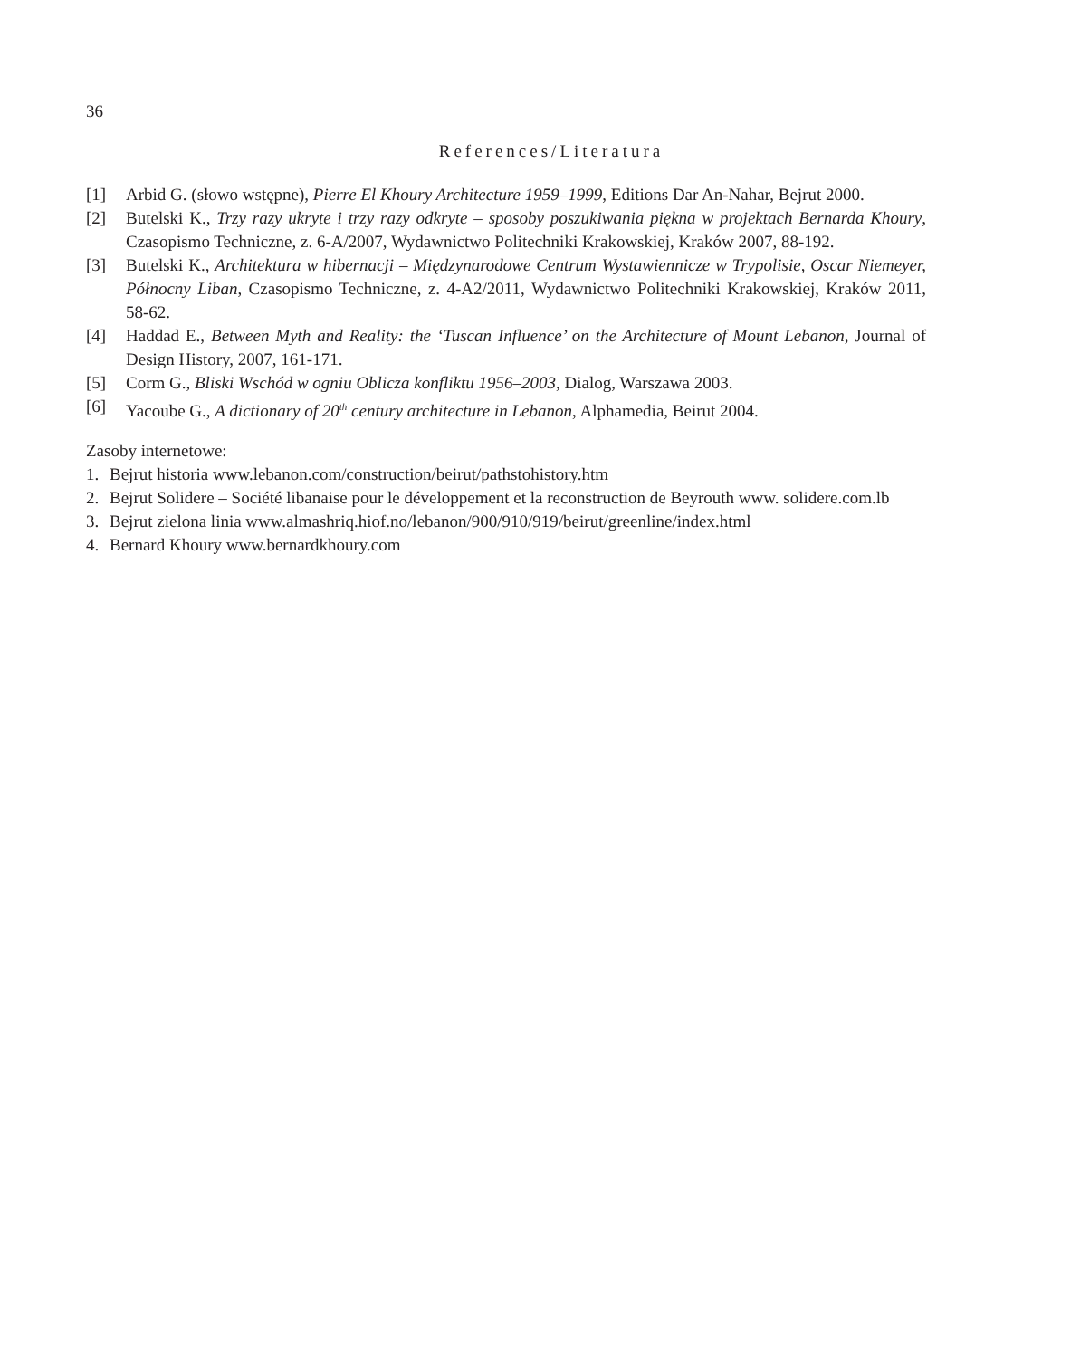36
References/Literatura
[1] Arbid G. (słowo wstępne), Pierre El Khoury Architecture 1959–1999, Editions Dar An-Nahar, Bejrut 2000.
[2] Butelski K., Trzy razy ukryte i trzy razy odkryte – sposoby poszukiwania piękna w projektach Bernarda Khoury, Czasopismo Techniczne, z. 6-A/2007, Wydawnictwo Politechniki Krakowskiej, Kraków 2007, 88-192.
[3] Butelski K., Architektura w hibernacji – Międzynarodowe Centrum Wystawiennicze w Trypolisie, Oscar Niemeyer, Północny Liban, Czasopismo Techniczne, z. 4-A2/2011, Wydawnictwo Politechniki Krakowskiej, Kraków 2011, 58-62.
[4] Haddad E., Between Myth and Reality: the ‘Tuscan Influence’ on the Architecture of Mount Lebanon, Journal of Design History, 2007, 161-171.
[5] Corm G., Bliski Wschód w ogniu Oblicza konfliktu 1956–2003, Dialog, Warszawa 2003.
[6] Yacoube G., A dictionary of 20<sup>th</sup> century architecture in Lebanon, Alphamedia, Beirut 2004.
Zasoby internetowe:
1. Bejrut historia www.lebanon.com/construction/beirut/pathstohistory.htm
2. Bejrut Solidere – Société libanaise pour le développement et la reconstruction de Beyrouth www. solidere.com.lb
3. Bejrut zielona linia www.almashriq.hiof.no/lebanon/900/910/919/beirut/greenline/index.html
4. Bernard Khoury www.bernardkhoury.com